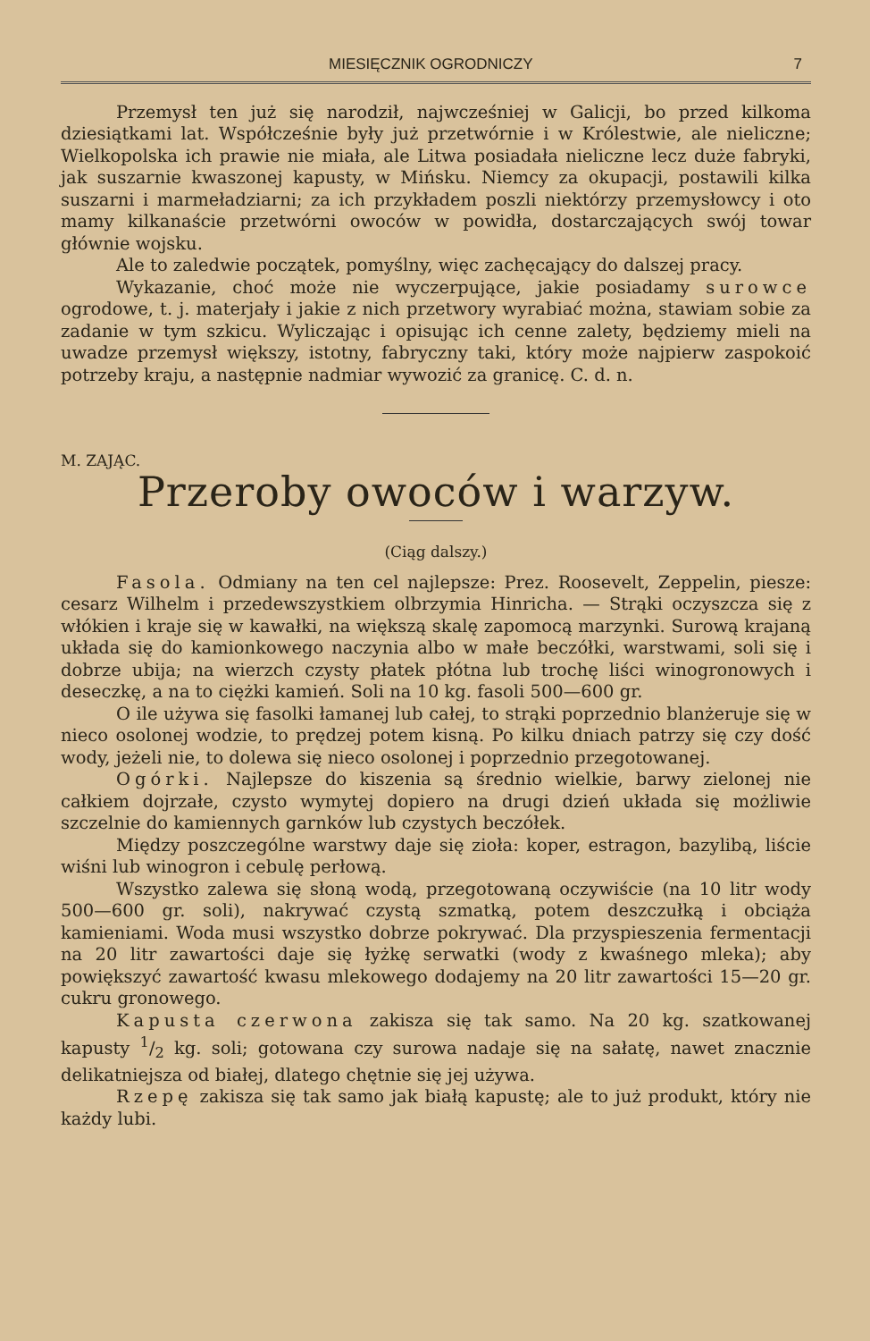MIESIĘCZNIK OGRODNICZY 7
Przemysł ten już się narodził, najwcześniej w Galicji, bo przed kilkoma dziesiątkami lat. Współcześnie były już przetwórnie i w Królestwie, ale nieliczne; Wielkopolska ich prawie nie miała, ale Litwa posiadała nieliczne lecz duże fabryki, jak suszarnie kwaszonej kapusty, w Mińsku. Niemcy za okupacji, postawili kilka suszarni i marmeładziarni; za ich przykładem poszli niektórzy przemysłowcy i oto mamy kilkanaście przetwórni owoców w powidła, dostarczających swój towar głównie wojsku.
Ale to zaledwie początek, pomyślny, więc zachęcający do dalszej pracy.
Wykazanie, choć może nie wyczerpujące, jakie posiadamy surowce ogrodowe, t. j. materjały i jakie z nich przetwory wyrabiać można, stawiam sobie za zadanie w tym szkicu. Wyliczając i opisując ich cenne zalety, będziemy mieli na uwadze przemysł większy, istotny, fabryczny taki, który może najpierw zaspokoić potrzeby kraju, a następnie nadmiar wywozić za granicę. C. d. n.
M. ZAJĄC.
Przeroby owoców i warzyw.
(Ciąg dalszy.)
Fasola. Odmiany na ten cel najlepsze: Prez. Roosevelt, Zeppelin, piesze: cesarz Wilhelm i przedewszystkiem olbrzymia Hinricha. — Strąki oczyszcza się z włókien i kraje się w kawałki, na większą skalę zapomocą marzynki. Surową krajaną układa się do kamionkowego naczynia albo w małe beczółki, warstwami, soli się i dobrze ubija; na wierzch czysty płatek płótna lub trochę liści winogronowych i deseczkę, a na to ciężki kamień. Soli na 10 kg. fasoli 500—600 gr.
O ile używa się fasolki łamanej lub całej, to strąki poprzednio blanżeruje się w nieco osolonej wodzie, to prędzej potem kisną. Po kilku dniach patrzy się czy dość wody, jeżeli nie, to dolewa się nieco osolonej i poprzednio przegotowanej.
Ogórki. Najlepsze do kiszenia są średnio wielkie, barwy zielonej nie całkiem dojrzałe, czysto wymytej dopiero na drugi dzień układa się możliwie szczelnie do kamiennych garnków lub czystych beczółek.
Między poszczególne warstwy daje się zioła: koper, estragon, bazylibą, liście wiśni lub winogron i cebulę perłową.
Wszystko zalewa się słoną wodą, przegotowaną oczywiście (na 10 litr wody 500—600 gr. soli), nakrywać czystą szmatką, potem deszczułką i obciąża kamieniami. Woda musi wszystko dobrze pokrywać. Dla przyspieszenia fermentacji na 20 litr zawartości daje się łyżkę serwatki (wody z kwaśnego mleka); aby powiększyć zawartość kwasu mlekowego dodajemy na 20 litr zawartości 15—20 gr. cukru gronowego.
Kapusta czerwona zakisza się tak samo. Na 20 kg. szatkowanej kapusty 1/2 kg. soli; gotowana czy surowa nadaje się na sałatę, nawet znacznie delikatniejsza od białej, dlatego chętnie się jej używa.
Rzepę zakisza się tak samo jak białą kapustę; ale to już produkt, który nie każdy lubi.